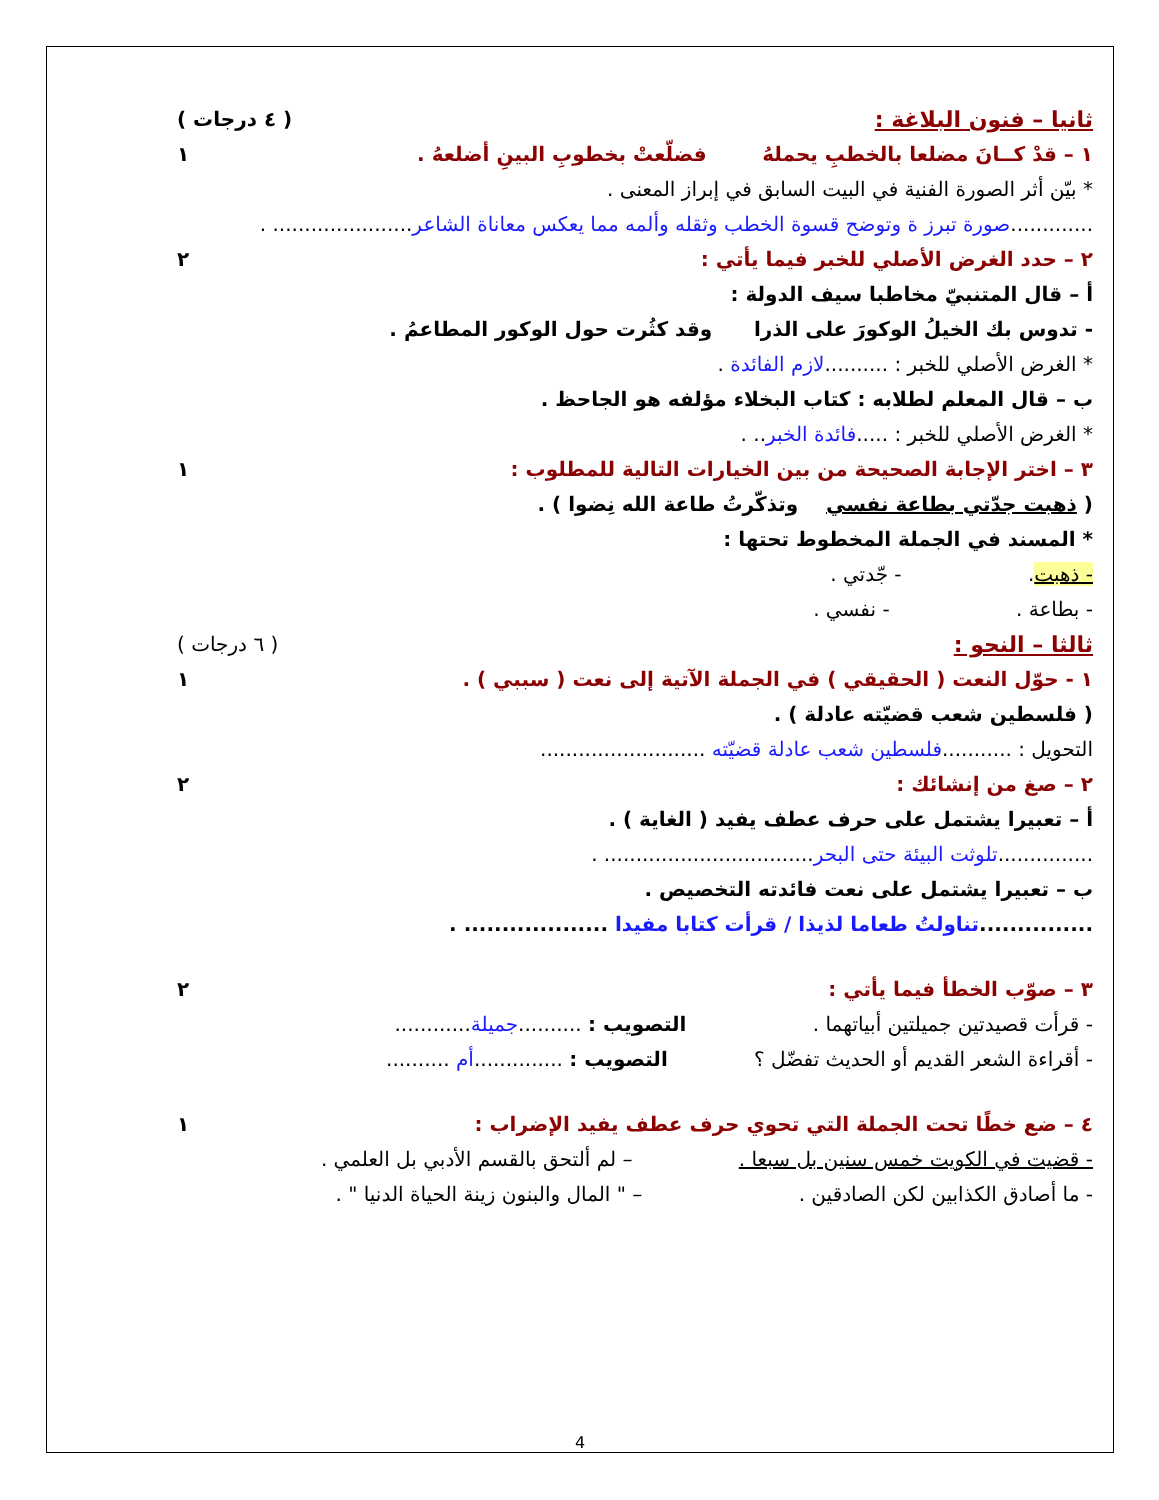ثانيا – فنون البلاغة : ( ٤ درجات )
١ – قدْ كــانَ مضلعا بالخطبِ يحملهُ فضلّعتْ بخطوبِ البينِ أضلعهُ . ١
* بيّن أثر الصورة الفنية في البيت السابق في إبراز المعنى .
.............صورة تبرز ة وتوضح قسوة الخطب وثقله وألمه مما يعكس معاناة الشاعر...................... .
٢ – حدد الغرض الأصلي للخبر فيما يأتي : ٢
أ – قال المتنبيّ مخاطبا سيف الدولة :
- تدوس بك الخيلُ الوكورَ على الذرا وقد كثُرت حول الوكور المطاعمُ .
* الغرض الأصلي للخبر : ..........لازم الفائدة .
ب – قال المعلم لطلابه : كتاب البخلاء مؤلفه هو الجاحظ .
* الغرض الأصلي للخبر : .....فائدة الخبر.. .
٣ – اختر الإجابة الصحيحة من بين الخيارات التالية للمطلوب : ١
( ذهبت جدّتي بطاعة نفسي وتذكّرتُ طاعة الله نِضوا ) .
* المسند في الجملة المخطوط تحتها :
- ذهبت. - جّدتي .
- بطاعة . - نفسي .
ثالثا – النحو : ( ٦ درجات )
١ - حوّل النعت ( الحقيقي ) في الجملة الآتية إلى نعت ( سببي ) . ١
( فلسطين شعب قضيّته عادلة ) .
التحويل : ...........فلسطين شعب عادلة قضيّته ..........................
٢ – صغ من إنشائك : ٢
أ – تعبيرا يشتمل على حرف عطف يفيد ( الغاية ) .
...............تلوثت البيئة حتى البحر................................. .
ب – تعبيرا يشتمل على نعت فائدته التخصيص .
...............تناولتُ طعاما لذيذا / قرأت كتابا مفيدا ................... .
٣ – صوّب الخطأ فيما يأتي : ٢
- قرأت قصيدتين جميلتين أبياتهما . التصويب : ..........جميلة............
- أقراءة الشعر القديم أو الحديث تفضّل ؟ التصويب : ..............أم ..........
٤ – ضع خطًا تحت الجملة التي تحوي حرف عطف يفيد الإضراب : ١
- قضيت في الكويت خمس سنين بل سبعا . – لم ألتحق بالقسم الأدبي بل العلمي .
- ما أصادق الكذابين لكن الصادقين . – " المال والبنون زينة الحياة الدنيا " .
4